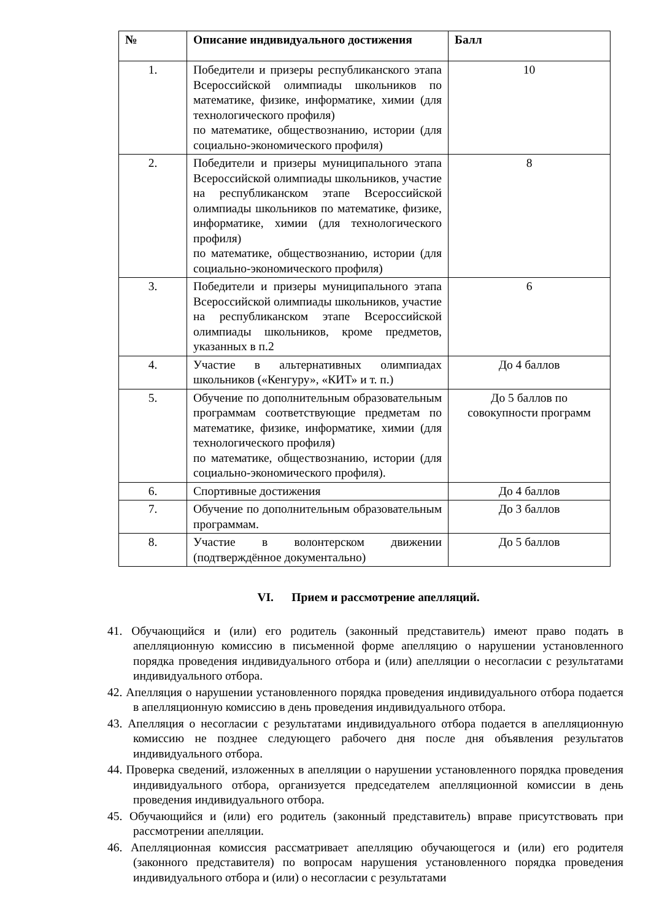| № | Описание индивидуального достижения | Балл |
| --- | --- | --- |
| 1. | Победители и призеры республиканского этапа Всероссийской олимпиады школьников по математике, физике, информатике, химии (для технологического профиля) по математике, обществознанию, истории (для социально-экономического профиля) | 10 |
| 2. | Победители и призеры муниципального этапа Всероссийской олимпиады школьников, участие на республиканском этапе Всероссийской олимпиады школьников по математике, физике, информатике, химии (для технологического профиля) по математике, обществознанию, истории (для социально-экономического профиля) | 8 |
| 3. | Победители и призеры муниципального этапа Всероссийской олимпиады школьников, участие на республиканском этапе Всероссийской олимпиады школьников, кроме предметов, указанных в п.2 | 6 |
| 4. | Участие в альтернативных олимпиадах школьников («Кенгуру», «КИТ» и т. п.) | До 4 баллов |
| 5. | Обучение по дополнительным образовательным программам соответствующие предметам по математике, физике, информатике, химии (для технологического профиля) по математике, обществознанию, истории (для социально-экономического профиля). | До 5 баллов по совокупности программ |
| 6. | Спортивные достижения | До 4 баллов |
| 7. | Обучение по дополнительным образовательным программам. | До 3 баллов |
| 8. | Участие в волонтерском движении (подтверждённое документально) | До 5 баллов |
VI. Прием и рассмотрение апелляций.
41. Обучающийся и (или) его родитель (законный представитель) имеют право подать в апелляционную комиссию в письменной форме апелляцию о нарушении установленного порядка проведения индивидуального отбора и (или) апелляции о несогласии с результатами индивидуального отбора.
42. Апелляция о нарушении установленного порядка проведения индивидуального отбора подается в апелляционную комиссию в день проведения индивидуального отбора.
43. Апелляция о несогласии с результатами индивидуального отбора подается в апелляционную комиссию не позднее следующего рабочего дня после дня объявления результатов индивидуального отбора.
44. Проверка сведений, изложенных в апелляции о нарушении установленного порядка проведения индивидуального отбора, организуется председателем апелляционной комиссии в день проведения индивидуального отбора.
45. Обучающийся и (или) его родитель (законный представитель) вправе присутствовать при рассмотрении апелляции.
46. Апелляционная комиссия рассматривает апелляцию обучающегося и (или) его родителя (законного представителя) по вопросам нарушения установленного порядка проведения индивидуального отбора и (или) о несогласии с результатами